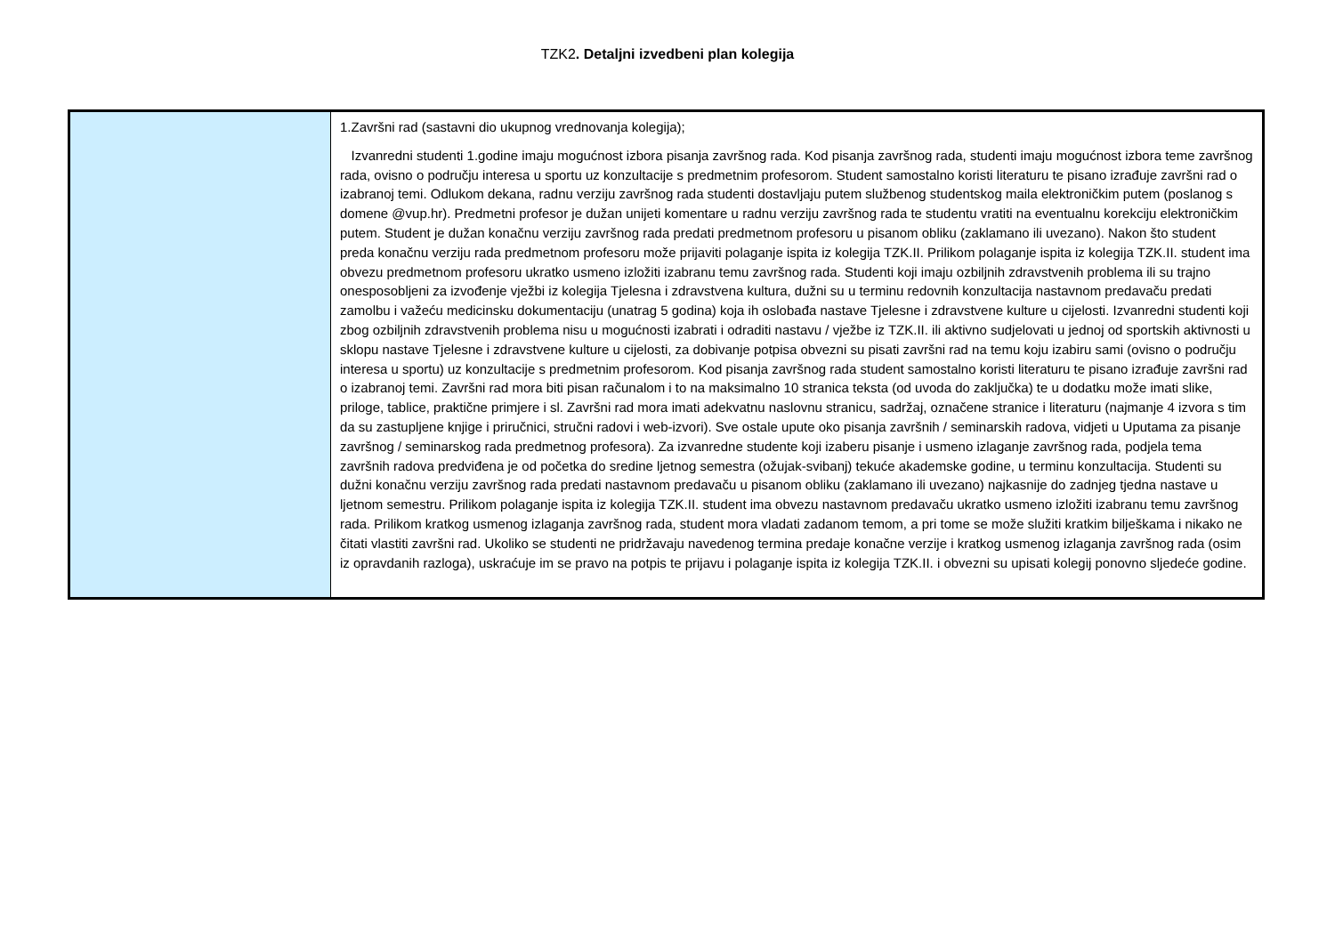TZK2. Detaljni izvedbeni plan kolegija
| | 1.Završni rad (sastavni dio ukupnog vrednovanja kolegija); Izvanredni studenti 1.godine imaju mogućnost izbora pisanja završnog rada. Kod pisanja završnog rada, studenti imaju mogućnost izbora teme završnog rada, ovisno o području interesa u sportu uz konzultacije s predmetnim profesorom. Student samostalno koristi literaturu te pisano izrađuje završni rad o izabranoj temi. Odlukom dekana, radnu verziju završnog rada studenti dostavljaju putem službenog studentskog maila elektroničkim putem (poslanog s domene @vup.hr). Predmetni profesor je dužan unijeti komentare u radnu verziju završnog rada te studentu vratiti na eventualnu korekciju elektroničkim putem. Student je dužan konačnu verziju završnog rada predati predmetnom profesoru u pisanom obliku (zaklamano ili uvezano). Nakon što student preda konačnu verziju rada predmetnom profesoru može prijaviti polaganje ispita iz kolegija TZK.II. Prilikom polaganje ispita iz kolegija TZK.II. student ima obvezu predmetnom profesoru ukratko usmeno izložiti izabranu temu završnog rada. Studenti koji imaju ozbiljnih zdravstvenih problema ili su trajno onesposobljeni za izvođenje vježbi iz kolegija Tjelesna i zdravstvena kultura, dužni su u terminu redovnih konzultacija nastavnom predavaču predati zamolbu i važeću medicinsku dokumentaciju (unatrag 5 godina) koja ih oslobađa nastave Tjelesne i zdravstvene kulture u cijelosti. Izvanredni studenti koji zbog ozbiljnih zdravstvenih problema nisu u mogućnosti izabrati i odraditi nastavu / vježbe iz TZK.II. ili aktivno sudjelovati u jednoj od sportskih aktivnosti u sklopu nastave Tjelesne i zdravstvene kulture u cijelosti, za dobivanje potpisa obvezni su pisati završni rad na temu koju izabiru sami (ovisno o području interesa u sportu) uz konzultacije s predmetnim profesorom. Kod pisanja završnog rada student samostalno koristi literaturu te pisano izrađuje završni rad o izabranoj temi. Završni rad mora biti pisan računalom i to na maksimalno 10 stranica teksta (od uvoda do zaključka) te u dodatku može imati slike, priloge, tablice, praktične primjere i sl. Završni rad mora imati adekvatnu naslovnu stranicu, sadržaj, označene stranice i literaturu (najmanje 4 izvora s tim da su zastupljene knjige i priručnici, stručni radovi i web-izvori). Sve ostale upute oko pisanja završnih / seminarskih radova, vidjeti u Uputama za pisanje završnog / seminarskog rada predmetnog profesora). Za izvanredne studente koji izaberu pisanje i usmeno izlaganje završnog rada, podjela tema završnih radova predviđena je od početka do sredine ljetnog semestra (ožujak-svibanj) tekuće akademske godine, u terminu konzultacija. Studenti su dužni konačnu verziju završnog rada predati nastavnom predavaču u pisanom obliku (zaklamano ili uvezano) najkasnije do zadnjeg tjedna nastave u ljetnom semestru. Prilikom polaganje ispita iz kolegija TZK.II. student ima obvezu nastavnom predavaču ukratko usmeno izložiti izabranu temu završnog rada. Prilikom kratkog usmenog izlaganja završnog rada, student mora vladati zadanom temom, a pri tome se može služiti kratkim bilješkama i nikako ne čitati vlastiti završni rad. Ukoliko se studenti ne pridržavaju navedenog termina predaje konačne verzije i kratkog usmenog izlaganja završnog rada (osim iz opravdanih razloga), uskraćuje im se pravo na potpis te prijavu i polaganje ispita iz kolegija TZK.II. i obvezni su upisati kolegij ponovno sljedeće godine. |